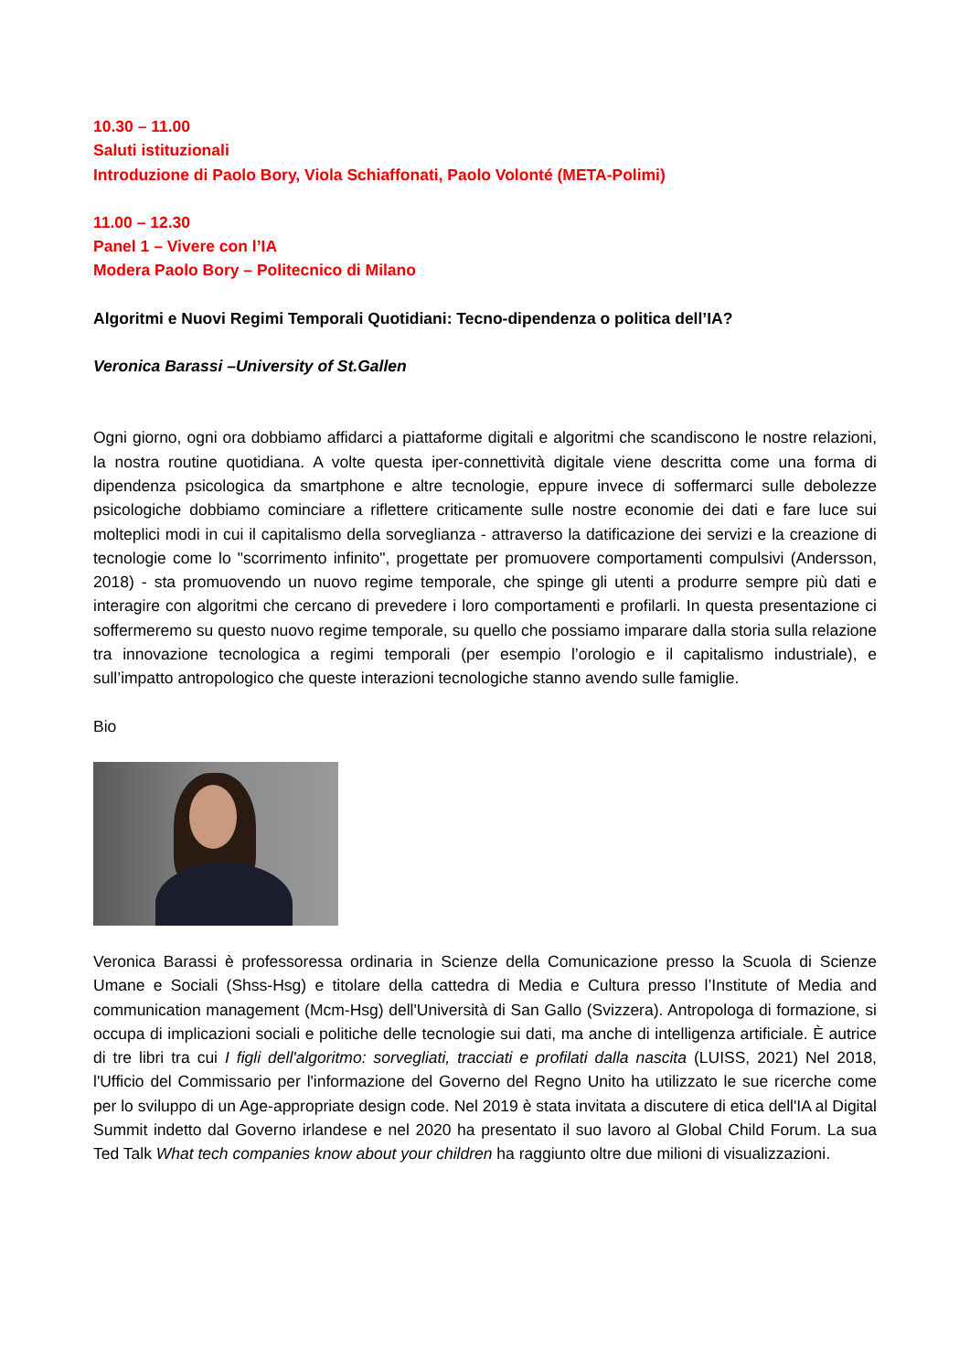10.30 – 11.00
Saluti istituzionali
Introduzione di Paolo Bory, Viola Schiaffonati, Paolo Volonté (META-Polimi)
11.00 – 12.30
Panel 1 – Vivere con l’IA
Modera Paolo Bory – Politecnico di Milano
Algoritmi e Nuovi Regimi Temporali Quotidiani: Tecno-dipendenza o politica dell’IA?
Veronica Barassi –University of St.Gallen
Ogni giorno, ogni ora dobbiamo affidarci a piattaforme digitali e algoritmi che scandiscono le nostre relazioni, la nostra routine quotidiana. A volte questa iper-connettività digitale viene descritta come una forma di dipendenza psicologica da smartphone e altre tecnologie, eppure invece di soffermarci sulle debolezze psicologiche dobbiamo cominciare a riflettere criticamente sulle nostre economie dei dati e fare luce sui molteplici modi in cui il capitalismo della sorveglianza - attraverso la datificazione dei servizi e la creazione di tecnologie come lo "scorrimento infinito", progettate per promuovere comportamenti compulsivi (Andersson, 2018) - sta promuovendo un nuovo regime temporale, che spinge gli utenti a produrre sempre più dati e interagire con algoritmi che cercano di prevedere i loro comportamenti e profilarli. In questa presentazione ci soffermeremo su questo nuovo regime temporale, su quello che possiamo imparare dalla storia sulla relazione tra innovazione tecnologica a regimi temporali (per esempio l’orologio e il capitalismo industriale), e sull’impatto antropologico che queste interazioni tecnologiche stanno avendo sulle famiglie.
Bio
Veronica Barassi è professoressa ordinaria in Scienze della Comunicazione presso la Scuola di Scienze Umane e Sociali (Shss-Hsg) e titolare della cattedra di Media e Cultura presso l’Institute of Media and communication management (Mcm-Hsg) dell'Università di San Gallo (Svizzera). Antropologa di formazione, si occupa di implicazioni sociali e politiche delle tecnologie sui dati, ma anche di intelligenza artificiale. È autrice di tre libri tra cui I figli dell'algoritmo: sorvegliati, tracciati e profilati dalla nascita (LUISS, 2021) Nel 2018, l'Ufficio del Commissario per l'informazione del Governo del Regno Unito ha utilizzato le sue ricerche come per lo sviluppo di un Age-appropriate design code. Nel 2019 è stata invitata a discutere di etica dell'IA al Digital Summit indetto dal Governo irlandese e nel 2020 ha presentato il suo lavoro al Global Child Forum. La sua Ted Talk What tech companies know about your children ha raggiunto oltre due milioni di visualizzazioni.